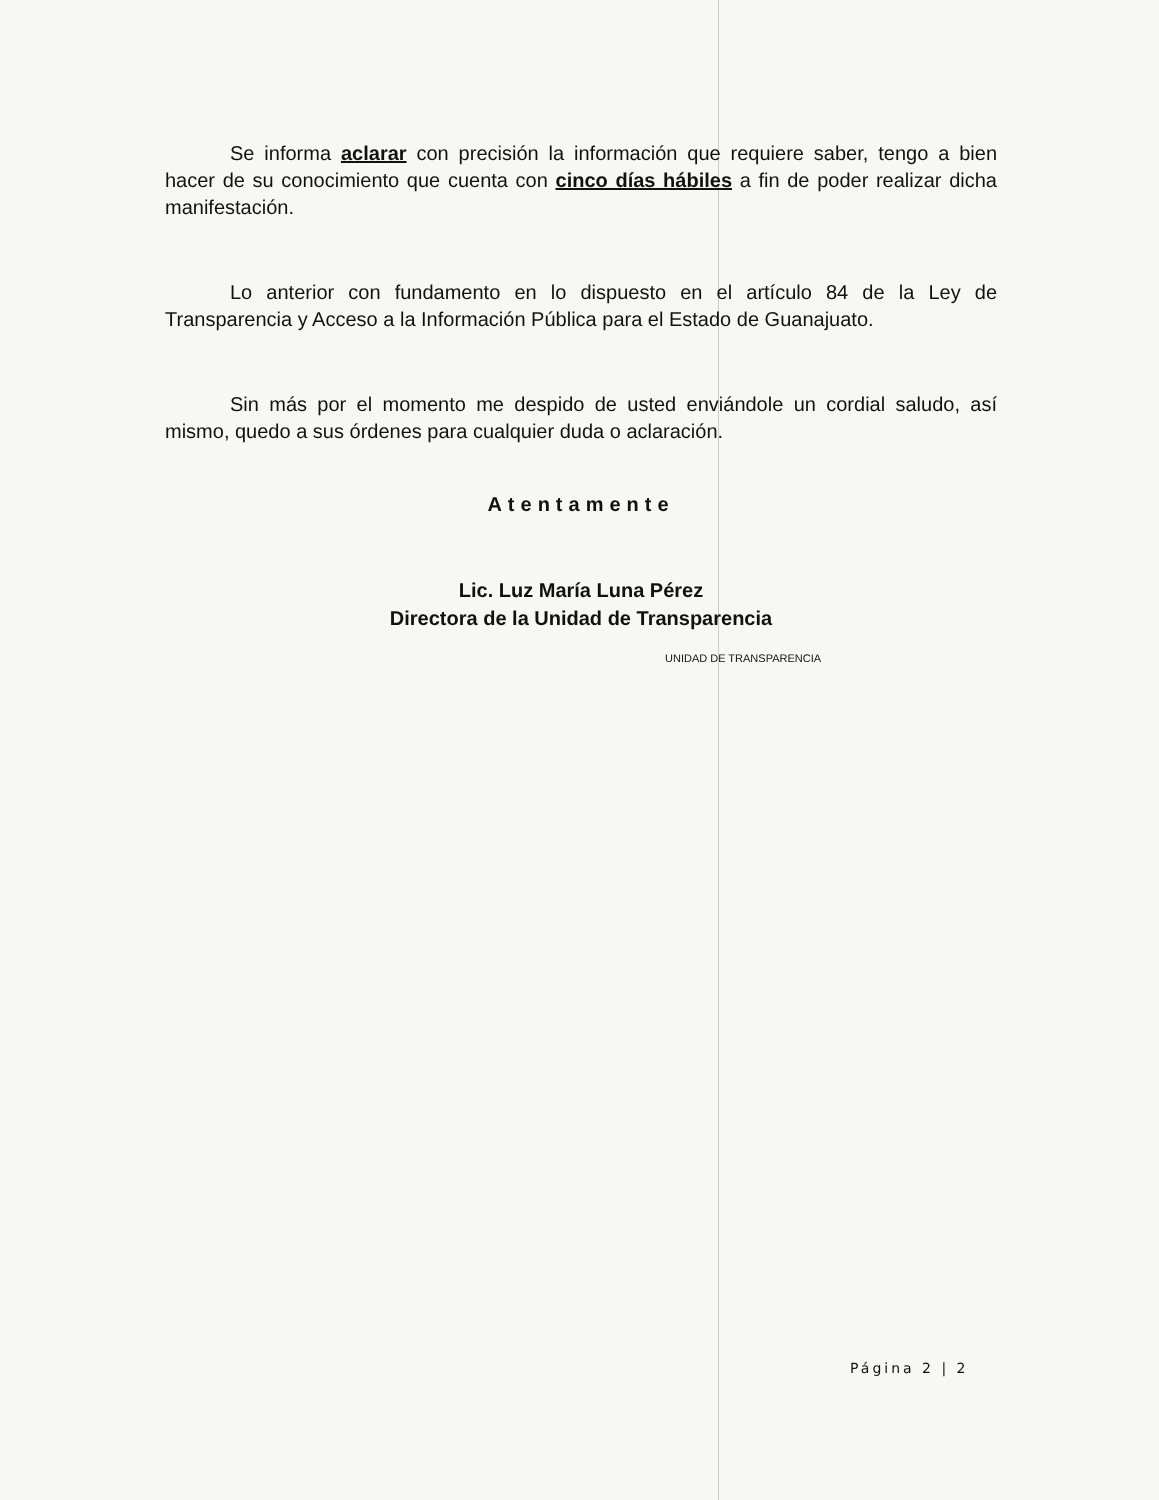Se informa aclarar con precisión la información que requiere saber, tengo a bien hacer de su conocimiento que cuenta con cinco días hábiles a fin de poder realizar dicha manifestación.
Lo anterior con fundamento en lo dispuesto en el artículo 84 de la Ley de Transparencia y Acceso a la Información Pública para el Estado de Guanajuato.
Sin más por el momento me despido de usted enviándole un cordial saludo, así mismo, quedo a sus órdenes para cualquier duda o aclaración.
Atentamente
Lic. Luz María Luna Pérez
Directora de la Unidad de Transparencia
UNIDAD DE TRANSPARENCIA
Página 2 | 2